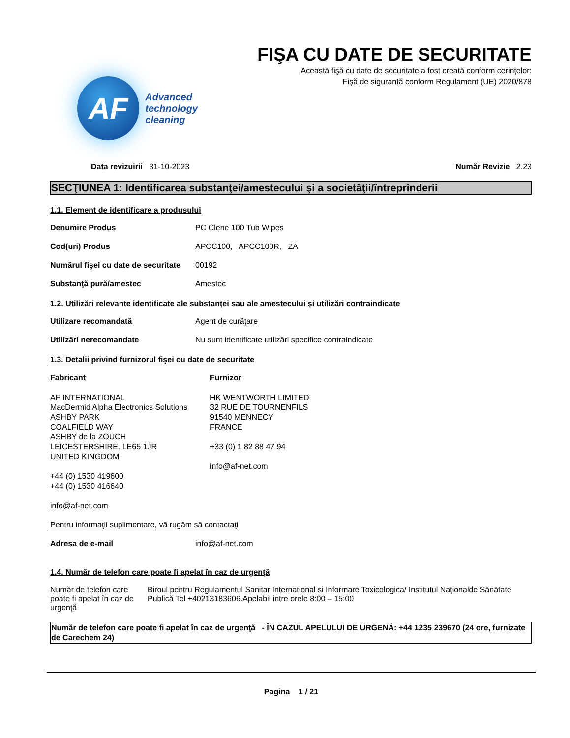AF
Advanced
technology
cleaning
FIŞA CU DATE DE SECURITATE
Această fişă cu date de securitate a fost creată conform cerinţelor:
Fișă de siguranță conform Regulament (UE) 2020/878
Data revizuirii 31-10-2023 Număr Revizie 2.23
SECŢIUNEA 1: Identificarea substanţei/amestecului şi a societăţii/întreprinderii
1.1. Element de identificare a produsului
Denumire Produs PC Clene 100 Tub Wipes
Cod(uri) Produs APCC100, APCC100R, ZA
Numărul fişei cu date de securitate 00192
Substanţă pură/amestec Amestec
1.2. Utilizări relevante identificate ale substanţei sau ale amestecului şi utilizări contraindicate
Utilizare recomandată Agent de curăţare
Utilizări nerecomandate Nu sunt identificate utilizări specifice contraindicate
1.3. Detalii privind furnizorul fişei cu date de securitate
Fabricant
AF INTERNATIONAL
MacDermid Alpha Electronics Solutions
ASHBY PARK
COALFIELD WAY
ASHBY de la ZOUCH
LEICESTERSHIRE. LE65 1JR
UNITED KINGDOM
+44 (0) 1530 419600
+44 (0) 1530 416640
info@af-net.com
Furnizor
HK WENTWORTH LIMITED
32 RUE DE TOURNENFILS
91540 MENNECY
FRANCE
+33 (0) 1 82 88 47 94
info@af-net.com
Pentru informaţii suplimentare, vă rugăm să contactaţi
Adresa de e-mail info@af-net.com
1.4. Număr de telefon care poate fi apelat în caz de urgenţă
Număr de telefon care poate fi apelat în caz de urgenţă Biroul pentru Regulamentul Sanitar International si Informare Toxicologica/ Institutul Naţionalde Sănătate Publică Tel +40213183606.Apelabil intre orele 8:00 – 15:00
Număr de telefon care poate fi apelat în caz de urgenţă - ÎN CAZUL APELULUI DE URGENĂ: +44 1235 239670 (24 ore, furnizate de Carechem 24)
Pagina 1 / 21